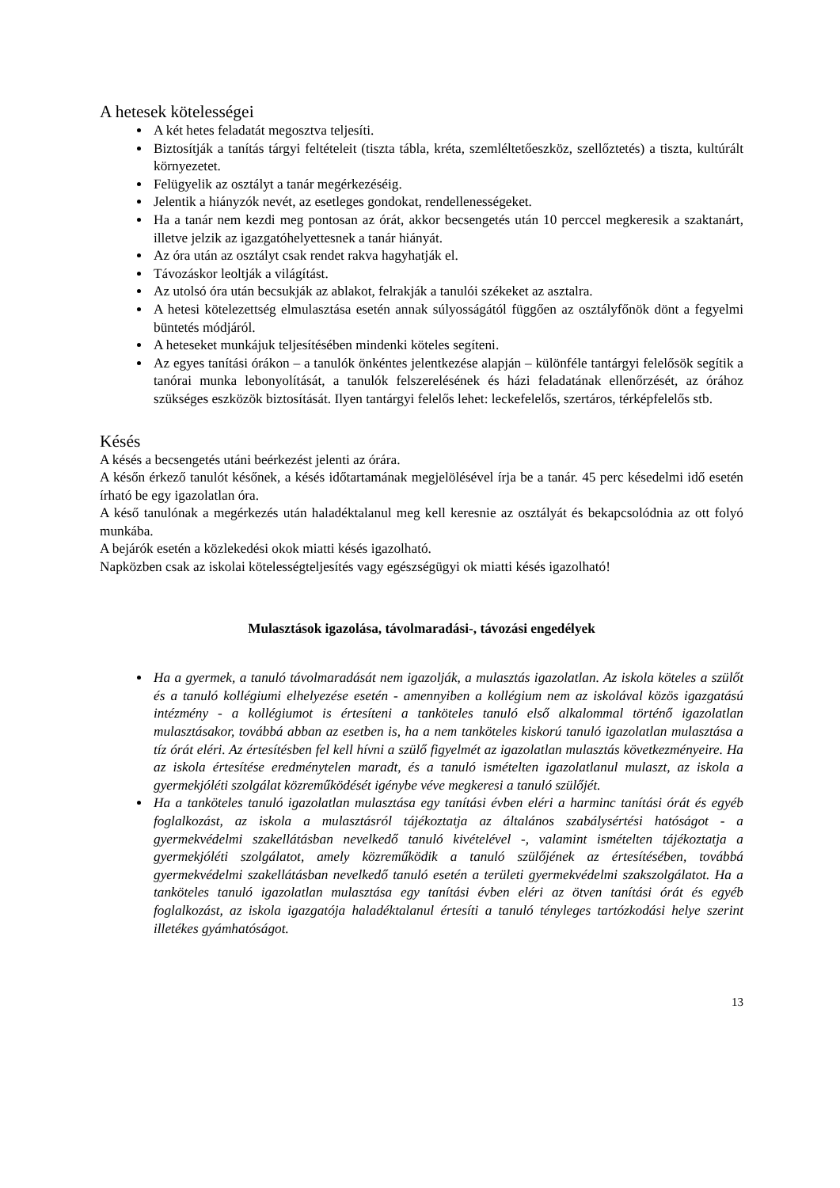A hetesek kötelességei
A két hetes feladatát megosztva teljesíti.
Biztosítják a tanítás tárgyi feltételeit (tiszta tábla, kréta, szemléltetőeszköz, szellőztetés) a tiszta, kultúrált környezetet.
Felügyelik az osztályt a tanár megérkezéséig.
Jelentik a hiányzók nevét, az esetleges gondokat, rendellenességeket.
Ha a tanár nem kezdi meg pontosan az órát, akkor becsengetés után 10 perccel megkeresik a szaktanárt, illetve jelzik az igazgatóhelyettesnek a tanár hiányát.
Az óra után az osztályt csak rendet rakva hagyhatják el.
Távozáskor leoltják a világítást.
Az utolsó óra után becsukják az ablakot, felrakják a tanulói székeket az asztalra.
A hetesi kötelezettség elmulasztása esetén annak súlyosságától függően az osztályfőnök dönt a fegyelmi büntetés módjáról.
A heteseket munkájuk teljesítésében mindenki köteles segíteni.
Az egyes tanítási órákon – a tanulók önkéntes jelentkezése alapján – különféle tantárgyi felelősök segítik a tanórai munka lebonyolítását, a tanulók felszerelésének és házi feladatának ellenőrzését, az órához szükséges eszközök biztosítását. Ilyen tantárgyi felelős lehet: leckefelelős, szertáros, térképfelelős stb.
Késés
A késés a becsengetés utáni beérkezést jelenti az órára.
A későn érkező tanulót későnek, a késés időtartamának megjelölésével írja be a tanár. 45 perc késedelmi idő esetén írható be egy igazolatlan óra.
A késő tanulónak a megérkezés után haladéktalanul meg kell keresnie az osztályát és bekapcsolódnia az ott folyó munkába.
A bejárók esetén a közlekedési okok miatti késés igazolható.
Napközben csak az iskolai kötelességteljesítés vagy egészségügyi ok miatti késés igazolható!
Mulasztások igazolása, távolmaradási-, távozási engedélyek
Ha a gyermek, a tanuló távolmaradását nem igazolják, a mulasztás igazolatlan. Az iskola köteles a szülőt és a tanuló kollégiumi elhelyezése esetén - amennyiben a kollégium nem az iskolával közös igazgatású intézmény - a kollégiumot is értesíteni a tanköteles tanuló első alkalommal történő igazolatlan mulasztásakor, továbbá abban az esetben is, ha a nem tanköteles kiskorú tanuló igazolatlan mulasztása a tíz órát eléri. Az értesítésben fel kell hívni a szülő figyelmét az igazolatlan mulasztás következményeire. Ha az iskola értesítése eredménytelen maradt, és a tanuló ismételten igazolatlanul mulaszt, az iskola a gyermekjóléti szolgálat közreműködését igénybe véve megkeresi a tanuló szülőjét.
Ha a tanköteles tanuló igazolatlan mulasztása egy tanítási évben eléri a harminc tanítási órát és egyéb foglalkozást, az iskola a mulasztásról tájékoztatja az általános szabálysértési hatóságot - a gyermekvédelmi szakellátásban nevelkedő tanuló kivételével -, valamint ismételten tájékoztatja a gyermekjóléti szolgálatot, amely közreműködik a tanuló szülőjének az értesítésében, továbbá gyermekvédelmi szakellátásban nevelkedő tanuló esetén a területi gyermekvédelmi szakszolgálatot. Ha a tanköteles tanuló igazolatlan mulasztása egy tanítási évben eléri az ötven tanítási órát és egyéb foglalkozást, az iskola igazgatója haladéktalanul értesíti a tanuló tényleges tartózkodási helye szerint illetékes gyámhatóságot.
13